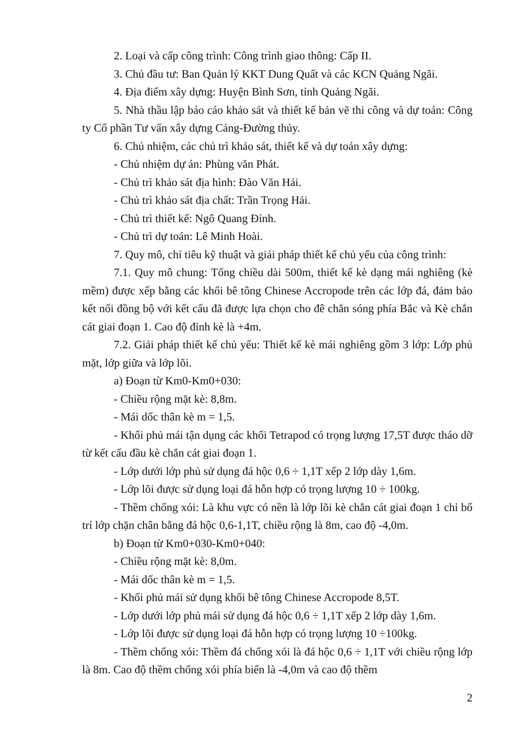2. Loại và cấp công trình: Công trình giao thông: Cấp II.
3. Chủ đầu tư: Ban Quản lý KKT Dung Quất và các KCN Quảng Ngãi.
4. Địa điểm xây dựng: Huyện Bình Sơn, tỉnh Quảng Ngãi.
5. Nhà thầu lập báo cáo khảo sát và thiết kế bản vẽ thi công và dự toán: Công ty Cổ phần Tư vấn xây dựng Cảng-Đường thủy.
6. Chủ nhiệm, các chủ trì khảo sát, thiết kế và dự toán xây dựng:
- Chủ nhiệm dự án: Phùng văn Phát.
- Chủ trì khảo sát địa hình: Đào Văn Hải.
- Chủ trì khảo sát địa chất: Trần Trọng Hải.
- Chủ trì thiết kế: Ngô Quang Đỉnh.
- Chủ trì dự toán: Lê Minh Hoài.
7. Quy mô, chỉ tiêu kỹ thuật và giải pháp thiết kế chủ yếu của công trình:
7.1. Quy mô chung: Tổng chiều dài 500m, thiết kế kè dạng mái nghiêng (kè mềm) được xếp bằng các khối bê tông Chinese Accropode trên các lớp đá, đảm bảo kết nối đồng bộ với kết cấu đã được lựa chọn cho đê chắn sóng phía Bắc và Kè chắn cát giai đoạn 1. Cao độ đỉnh kè là +4m.
7.2. Giải pháp thiết kế chủ yếu: Thiết kế kè mái nghiêng gồm 3 lớp: Lớp phủ mặt, lớp giữa và lớp lõi.
a) Đoạn từ Km0-Km0+030:
- Chiều rộng mặt kè: 8,8m.
- Mái dốc thân kè m = 1,5.
- Khối phủ mái tận dụng các khối Tetrapod có trọng lượng 17,5T được tháo dỡ từ kết cấu đầu kè chắn cát giai đoạn 1.
- Lớp dưới lớp phủ sử dụng đá hộc 0,6 ÷ 1,1T xếp 2 lớp dày 1,6m.
- Lớp lõi được sử dụng loại đá hỗn hợp có trọng lượng 10 ÷ 100kg.
- Thềm chống xói: Là khu vực có nền là lớp lõi kè chắn cát giai đoạn 1 chỉ bố trí lớp chặn chân bằng đá hộc 0,6-1,1T, chiều rộng là 8m, cao độ -4,0m.
b) Đoạn từ Km0+030-Km0+040:
- Chiều rộng mặt kè: 8,0m.
- Mái dốc thân kè m = 1,5.
- Khối phủ mái sử dụng khối bê tông Chinese Accropode 8,5T.
- Lớp dưới lớp phủ mái sử dụng đá hộc 0,6 ÷ 1,1T xếp 2 lớp dày 1,6m.
- Lớp lõi được sử dụng loại đá hỗn hợp có trọng lượng 10 ÷100kg.
- Thềm chống xói: Thềm đá chống xói là đá hộc 0,6 ÷ 1,1T với chiều rộng lớp là 8m. Cao độ thềm chống xói phía biển là -4,0m và cao độ thềm
2